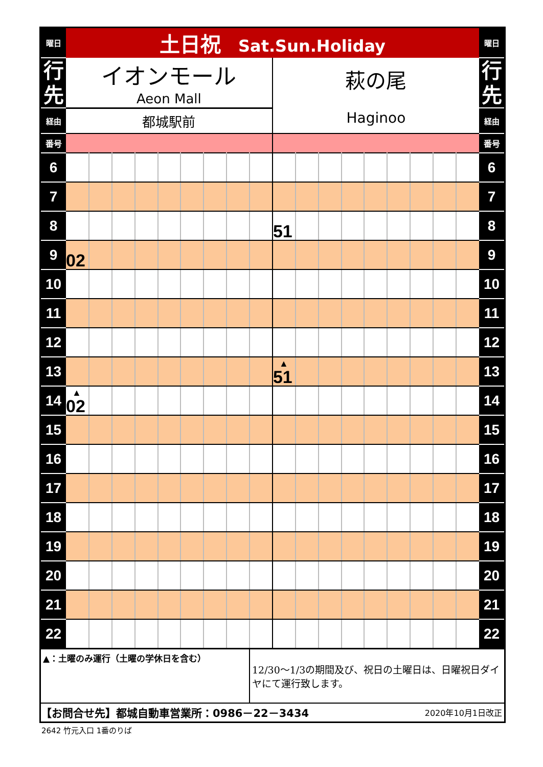| 曜日 | 土日祝 Sat.Sun.Holiday | | | | | | | | | | | | | | | | | | 曜日 |
| 行 先 | イオンモール Aeon Mall | | | | | | | | | 萩の尾 Haginoo | | | | | | | | | 行 先 |
| 経由 | 都城駅前 | | | | | | | | | | | | | | | | | | 経由 |
| 番号 | | | | | | | | | | | | | | | | | | | 番号 |
| 6 | | | | | | | | | | | | | | | | | | | 6 |
| 7 | | | | | | | | | | | | | | | | | | | 7 |
| 8 | | | | | | | | | | 51 | | | | | | | | | 8 |
| 9 | 02 | | | | | | | | | | | | | | | | | | 9 |
| 10 | | | | | | | | | | | | | | | | | | | 10 |
| 11 | | | | | | | | | | | | | | | | | | | 11 |
| 12 | | | | | | | | | | | | | | | | | | | 12 |
| 13 | | | | | | | | | | ▲ 51 | | | | | | | | | 13 |
| 14 | ▲ 02 | | | | | | | | | | | | | | | | | | 14 |
| 15 | | | | | | | | | | | | | | | | | | | 15 |
| 16 | | | | | | | | | | | | | | | | | | | 16 |
| 17 | | | | | | | | | | | | | | | | | | | 17 |
| 18 | | | | | | | | | | | | | | | | | | | 18 |
| 19 | | | | | | | | | | | | | | | | | | | 19 |
| 20 | | | | | | | | | | | | | | | | | | | 20 |
| 21 | | | | | | | | | | | | | | | | | | | 21 |
| 22 | | | | | | | | | | | | | | | | | | | 22 |
| ▲：土曜のみ運行（土曜の学休日を含む） | | | | | | | | | 12/30～1/3の期間及び、祝日の土曜日は、日曜祝日ダイヤにて運行致します。 | | | | | | | | | | |
| 【お問合せ先】都城自動車営業所：0986－22－3434 | | | | | | | | | | | | | | 2020年10月1日改正 | | | | | |
2642 竹元入口 1番のりば